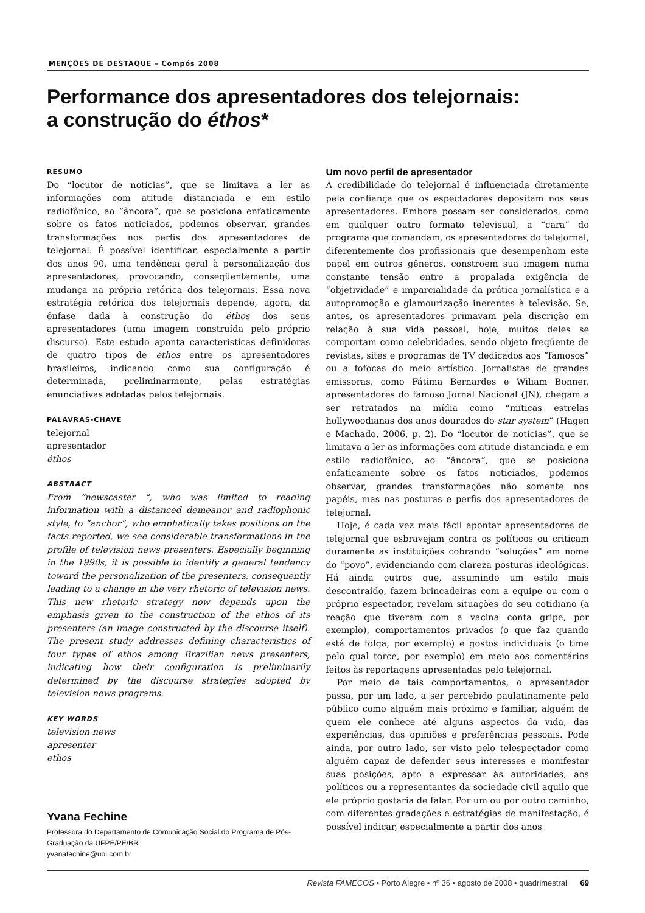MENÇÕES DE DESTAQUE – Compós 2008
Performance dos apresentadores dos telejornais:
a construção do éthos*
RESUMO
Do “locutor de notícias”, que se limitava a ler as informações com atitude distanciada e em estilo radiofônico, ao “âncora”, que se posiciona enfaticamente sobre os fatos noticiados, podemos observar, grandes transformações nos perfis dos apresentadores de telejornal. É possível identificar, especialmente a partir dos anos 90, uma tendência geral à personalização dos apresentadores, provocando, conseqüentemente, uma mudança na própria retórica dos telejornais. Essa nova estratégia retórica dos telejornais depende, agora, da ênfase dada à construção do éthos dos seus apresentadores (uma imagem construída pelo próprio discurso). Este estudo aponta características definidoras de quatro tipos de éthos entre os apresentadores brasileiros, indicando como sua configuração é determinada, preliminarmente, pelas estratégias enunciativas adotadas pelos telejornais.
PALAVRAS-CHAVE
telejornal
apresentador
éthos
ABSTRACT
From “newscaster “, who was limited to reading information with a distanced demeanor and radiophonic style, to “anchor”, who emphatically takes positions on the facts reported, we see considerable transformations in the profile of television news presenters. Especially beginning in the 1990s, it is possible to identify a general tendency toward the personalization of the presenters, consequently leading to a change in the very rhetoric of television news. This new rhetoric strategy now depends upon the emphasis given to the construction of the ethos of its presenters (an image constructed by the discourse itself). The present study addresses defining characteristics of four types of ethos among Brazilian news presenters, indicating how their configuration is preliminarily determined by the discourse strategies adopted by television news programs.
KEY WORDS
television news
apresenter
ethos
Yvana Fechine
Professora do Departamento de Comunicação Social do Programa de Pós-Graduação da UFPE/PE/BR
yvanafechine@uol.com.br
Um novo perfil de apresentador
A credibilidade do telejornal é influenciada diretamente pela confiança que os espectadores depositam nos seus apresentadores. Embora possam ser considerados, como em qualquer outro formato televisual, a “cara” do programa que comandam, os apresentadores do telejornal, diferentemente dos profissionais que desempenham este papel em outros gêneros, constroem sua imagem numa constante tensão entre a propalada exigência de “objetividade” e imparcialidade da prática jornalística e a autopromoção e glamourização inerentes à televisão. Se, antes, os apresentadores primavam pela discrição em relação à sua vida pessoal, hoje, muitos deles se comportam como celebridades, sendo objeto freqüente de revistas, sites e programas de TV dedicados aos “famosos” ou a fofocas do meio artístico. Jornalistas de grandes emissoras, como Fátima Bernardes e Wiliam Bonner, apresentadores do famoso Jornal Nacional (JN), chegam a ser retratados na mídia como “míticas estrelas hollywoodianas dos anos dourados do star system” (Hagen e Machado, 2006, p. 2). Do “locutor de notícias”, que se limitava a ler as informações com atitude distanciada e em estilo radiofônico, ao “âncora”, que se posiciona enfaticamente sobre os fatos noticiados, podemos observar, grandes transformações não somente nos papéis, mas nas posturas e perfis dos apresentadores de telejornal.
Hoje, é cada vez mais fácil apontar apresentadores de telejornal que esbravejam contra os políticos ou criticam duramente as instituições cobrando “soluções” em nome do “povo”, evidenciando com clareza posturas ideológicas. Há ainda outros que, assumindo um estilo mais descontraído, fazem brincadeiras com a equipe ou com o próprio espectador, revelam situações do seu cotidiano (a reação que tiveram com a vacina conta gripe, por exemplo), comportamentos privados (o que faz quando está de folga, por exemplo) e gostos individuais (o time pelo qual torce, por exemplo) em meio aos comentários feitos às reportagens apresentadas pelo telejornal.
Por meio de tais comportamentos, o apresentador passa, por um lado, a ser percebido paulatinamente pelo público como alguém mais próximo e familiar, alguém de quem ele conhece até alguns aspectos da vida, das experiências, das opiniões e preferências pessoais. Pode ainda, por outro lado, ser visto pelo telespectador como alguém capaz de defender seus interesses e manifestar suas posições, apto a expressar às autoridades, aos políticos ou a representantes da sociedade civil aquilo que ele próprio gostaria de falar. Por um ou por outro caminho, com diferentes gradações e estratégias de manifestação, é possível indicar, especialmente a partir dos anos
Revista FAMECOS • Porto Alegre • nº 36 • agosto de 2008 • quadrimestral 69